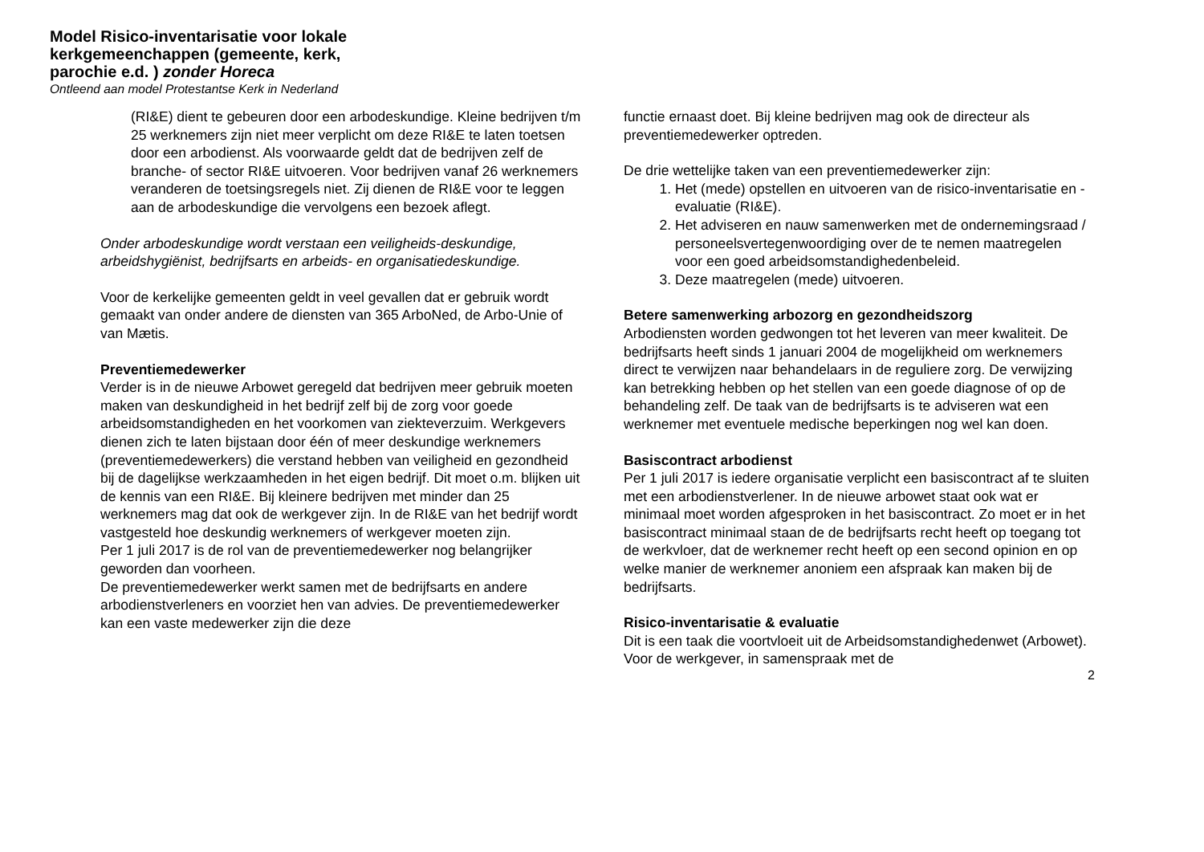Model Risico-inventarisatie voor lokale kerkgemeenchappen (gemeente, kerk, parochie e.d. ) zonder Horeca
Ontleend aan model Protestantse Kerk in Nederland
(RI&E) dient te gebeuren door een arbodeskundige. Kleine bedrijven t/m 25 werknemers zijn niet meer verplicht om deze RI&E te laten toetsen door een arbodienst. Als voorwaarde geldt dat de bedrijven zelf de branche- of sector RI&E uitvoeren. Voor bedrijven vanaf 26 werknemers veranderen de toetsingsregels niet. Zij dienen de RI&E voor te leggen aan de arbodeskundige die vervolgens een bezoek aflegt.
Onder arbodeskundige wordt verstaan een veiligheids-deskundige, arbeidshygiënist, bedrijfsarts en arbeids- en organisatiedeskundige.
Voor de kerkelijke gemeenten geldt in veel gevallen dat er gebruik wordt gemaakt van onder andere de diensten van 365 ArboNed, de Arbo-Unie of van Mætis.
Preventiemedewerker
Verder is in de nieuwe Arbowet geregeld dat bedrijven meer gebruik moeten maken van deskundigheid in het bedrijf zelf bij de zorg voor goede arbeidsomstandigheden en het voorkomen van ziekteverzuim. Werkgevers dienen zich te laten bijstaan door één of meer deskundige werknemers (preventiemedewerkers) die verstand hebben van veiligheid en gezondheid bij de dagelijkse werkzaamheden in het eigen bedrijf. Dit moet o.m. blijken uit de kennis van een RI&E. Bij kleinere bedrijven met minder dan 25 werknemers mag dat ook de werkgever zijn. In de RI&E van het bedrijf wordt vastgesteld hoe deskundig werknemers of werkgever moeten zijn.
Per 1 juli 2017 is de rol van de preventiemedewerker nog belangrijker geworden dan voorheen.
De preventiemedewerker werkt samen met de bedrijfsarts en andere arbodienstverleners en voorziet hen van advies. De preventiemedewerker kan een vaste medewerker zijn die deze
functie ernaast doet. Bij kleine bedrijven mag ook de directeur als preventiemedewerker optreden.
De drie wettelijke taken van een preventiemedewerker zijn:
1. Het (mede) opstellen en uitvoeren van de risico-inventarisatie en -evaluatie (RI&E).
2. Het adviseren en nauw samenwerken met de ondernemingsraad / personeelsvertegenwoordiging over de te nemen maatregelen voor een goed arbeidsomstandighedenbeleid.
3. Deze maatregelen (mede) uitvoeren.
Betere samenwerking arbozorg en gezondheidszorg
Arbodiensten worden gedwongen tot het leveren van meer kwaliteit. De bedrijfsarts heeft sinds 1 januari 2004 de mogelijkheid om werknemers direct te verwijzen naar behandelaars in de reguliere zorg. De verwijzing kan betrekking hebben op het stellen van een goede diagnose of op de behandeling zelf. De taak van de bedrijfsarts is te adviseren wat een werknemer met eventuele medische beperkingen nog wel kan doen.
Basiscontract arbodienst
Per 1 juli 2017 is iedere organisatie verplicht een basiscontract af te sluiten met een arbodienstverlener. In de nieuwe arbowet staat ook wat er minimaal moet worden afgesproken in het basiscontract. Zo moet er in het basiscontract minimaal staan de de bedrijfsarts recht heeft op toegang tot de werkvloer, dat de werknemer recht heeft op een second opinion en op welke manier de werknemer anoniem een afspraak kan maken bij de bedrijfsarts.
Risico-inventarisatie & evaluatie
Dit is een taak die voortvloeit uit de Arbeidsomstandighedenwet (Arbowet). Voor de werkgever, in samenspraak met de
2